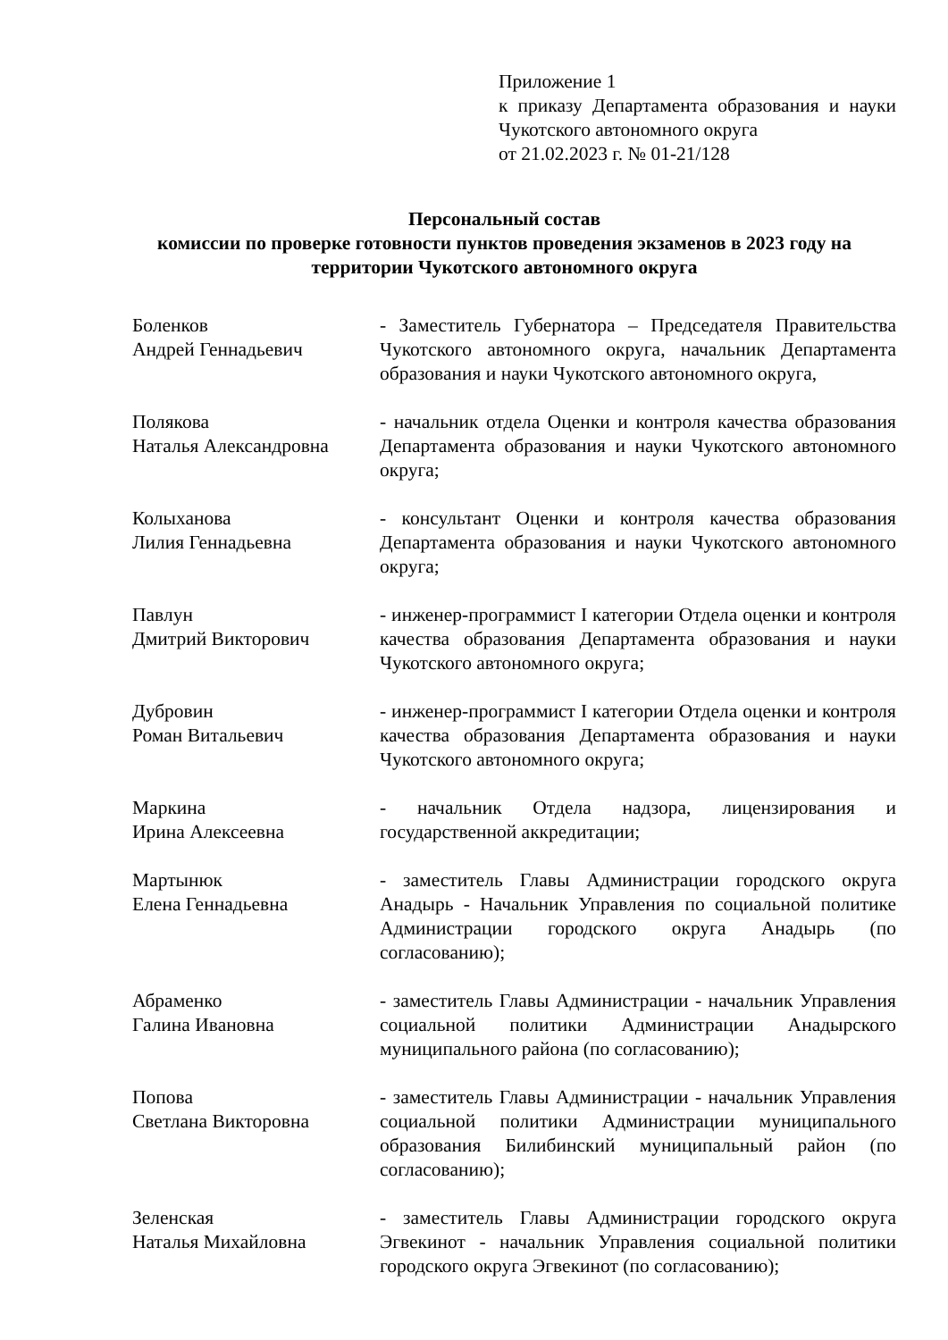Приложение 1
к приказу Департамента образования и науки Чукотского автономного округа
от 21.02.2023 г. № 01-21/128
Персональный состав
комиссии по проверке готовности пунктов проведения экзаменов в 2023 году на территории Чукотского автономного округа
| Боленков Андрей Геннадьевич | - Заместитель Губернатора – Председателя Правительства Чукотского автономного округа, начальник Департамента образования и науки Чукотского автономного округа, |
| Полякова Наталья Александровна | - начальник отдела Оценки и контроля качества образования Департамента образования и науки Чукотского автономного округа; |
| Колыханова Лилия Геннадьевна | - консультант Оценки и контроля качества образования Департамента образования и науки Чукотского автономного округа; |
| Павлун Дмитрий Викторович | - инженер-программист I категории Отдела оценки и контроля качества образования Департамента образования и науки Чукотского автономного округа; |
| Дубровин Роман Витальевич | - инженер-программист I категории Отдела оценки и контроля качества образования Департамента образования и науки Чукотского автономного округа; |
| Маркина Ирина Алексеевна | - начальник Отдела надзора, лицензирования и государственной аккредитации; |
| Мартынюк Елена Геннадьевна | - заместитель Главы Администрации городского округа Анадырь - Начальник Управления по социальной политике Администрации городского округа Анадырь (по согласованию); |
| Абраменко Галина Ивановна | - заместитель Главы Администрации - начальник Управления социальной политики Администрации Анадырского муниципального района (по согласованию); |
| Попова Светлана Викторовна | - заместитель Главы Администрации - начальник Управления социальной политики Администрации муниципального образования Билибинский муниципальный район (по согласованию); |
| Зеленская Наталья Михайловна | - заместитель Главы Администрации городского округа Эгвекинот - начальник Управления социальной политики городского округа Эгвекинот (по согласованию); |